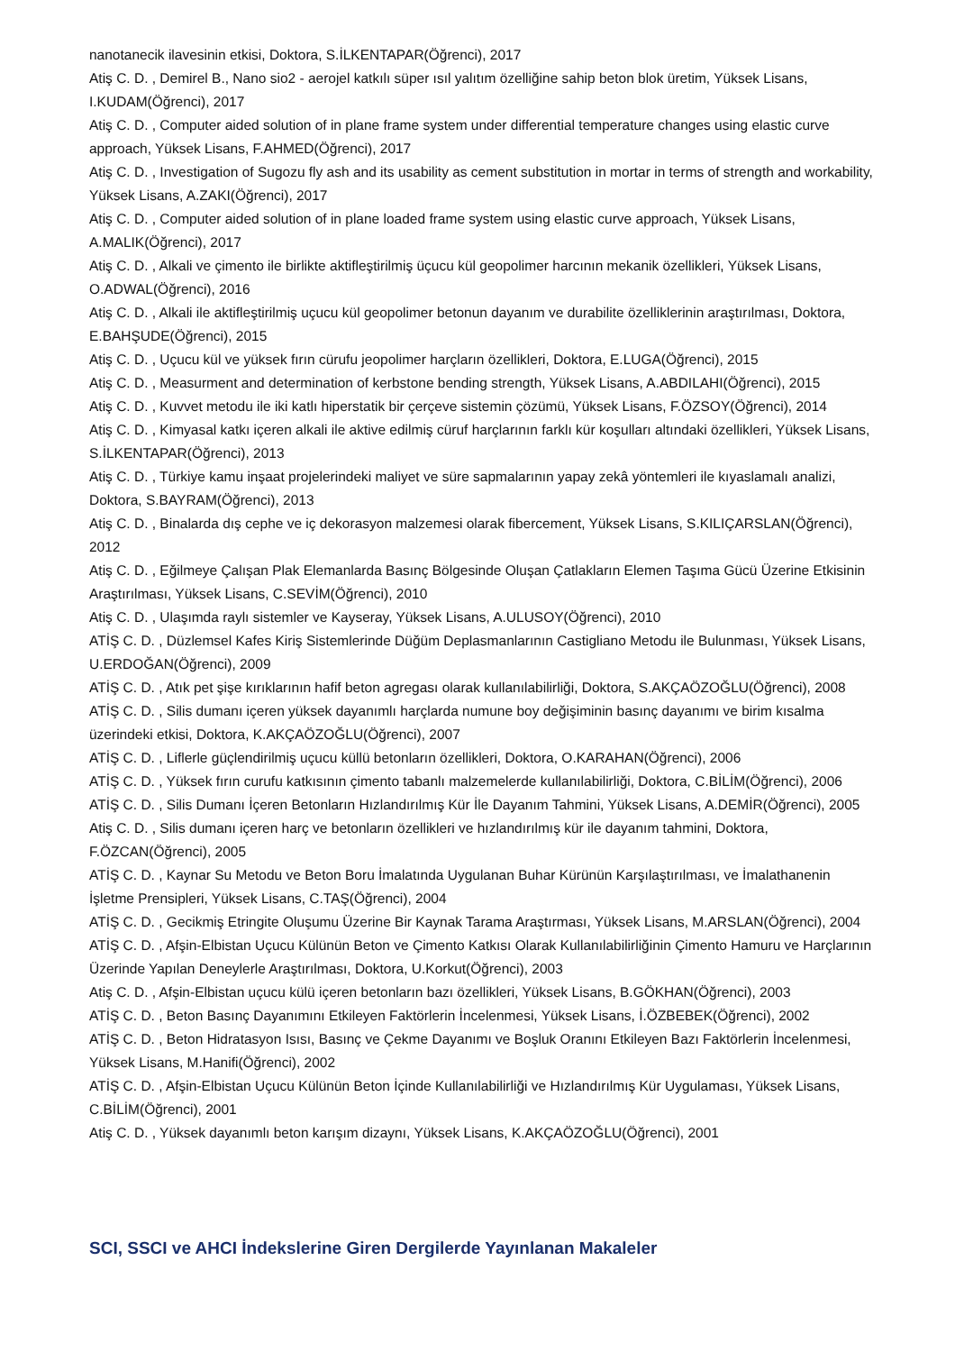nanotanecik ilavesinin etkisi, Doktora, S.İLKENTAPAR(Öğrenci), 2017
Atiş C. D. , Demirel B., Nano sio2 - aerojel katkılı süper ısıl yalıtım özelliğine sahip beton blok üretim, Yüksek Lisans, I.KUDAM(Öğrenci), 2017
Atiş C. D. , Computer aided solution of in plane frame system under differential temperature changes using elastic curve approach, Yüksek Lisans, F.AHMED(Öğrenci), 2017
Atiş C. D. , Investigation of Sugozu fly ash and its usability as cement substitution in mortar in terms of strength and workability, Yüksek Lisans, A.ZAKI(Öğrenci), 2017
Atiş C. D. , Computer aided solution of in plane loaded frame system using elastic curve approach, Yüksek Lisans, A.MALIK(Öğrenci), 2017
Atiş C. D. , Alkali ve çimento ile birlikte aktifleştirilmiş üçucu kül geopolimer harcının mekanik özellikleri, Yüksek Lisans, O.ADWAL(Öğrenci), 2016
Atiş C. D. , Alkali ile aktifleştirilmiş uçucu kül geopolimer betonun dayanım ve durabilite özelliklerinin araştırılması, Doktora, E.BAHŞUDE(Öğrenci), 2015
Atiş C. D. , Uçucu kül ve yüksek fırın cürufu jeopolimer harçların özellikleri, Doktora, E.LUGA(Öğrenci), 2015
Atiş C. D. , Measurment and determination of kerbstone bending strength, Yüksek Lisans, A.ABDILAHI(Öğrenci), 2015
Atiş C. D. , Kuvvet metodu ile iki katlı hiperstatik bir çerçeve sistemin çözümü, Yüksek Lisans, F.ÖZSOY(Öğrenci), 2014
Atiş C. D. , Kimyasal katkı içeren alkali ile aktive edilmiş cüruf harçlarının farklı kür koşulları altındaki özellikleri, Yüksek Lisans, S.İLKENTAPAR(Öğrenci), 2013
Atiş C. D. , Türkiye kamu inşaat projelerindeki maliyet ve süre sapmalarının yapay zekâ yöntemleri ile kıyaslamalı analizi, Doktora, S.BAYRAM(Öğrenci), 2013
Atiş C. D. , Binalarda dış cephe ve iç dekorasyon malzemesi olarak fibercement, Yüksek Lisans, S.KILIÇARSLAN(Öğrenci), 2012
Atiş C. D. , Eğilmeye Çalışan Plak Elemanlarda Basınç Bölgesinde Oluşan Çatlakların Elemen Taşıma Gücü Üzerine Etkisinin Araştırılması, Yüksek Lisans, C.SEVİM(Öğrenci), 2010
Atiş C. D. , Ulaşımda raylı sistemler ve Kayseray, Yüksek Lisans, A.ULUSOY(Öğrenci), 2010
ATİŞ C. D. , Düzlemsel Kafes Kiriş Sistemlerinde Düğüm Deplasmanlarının Castigliano Metodu ile Bulunması, Yüksek Lisans, U.ERDOĞAN(Öğrenci), 2009
ATİŞ C. D. , Atık pet şişe kırıklarının hafif beton agregası olarak kullanılabilirliği, Doktora, S.AKÇAÖZOĞLU(Öğrenci), 2008
ATİŞ C. D. , Silis dumanı içeren yüksek dayanımlı harçlarda numune boy değişiminin basınç dayanımı ve birim kısalma üzerindeki etkisi, Doktora, K.AKÇAÖZOĞLU(Öğrenci), 2007
ATİŞ C. D. , Liflerle güçlendirilmiş uçucu küllü betonların özellikleri, Doktora, O.KARAHAN(Öğrenci), 2006
ATİŞ C. D. , Yüksek fırın curufu katkısının çimento tabanlı malzemelerde kullanılabilirliği, Doktora, C.BİLİM(Öğrenci), 2006
ATİŞ C. D. , Silis Dumanı İçeren Betonların Hızlandırılmış Kür İle Dayanım Tahmini, Yüksek Lisans, A.DEMİR(Öğrenci), 2005
Atiş C. D. , Silis dumanı içeren harç ve betonların özellikleri ve hızlandırılmış kür ile dayanım tahmini, Doktora, F.ÖZCAN(Öğrenci), 2005
ATİŞ C. D. , Kaynar Su Metodu ve Beton Boru İmalatında Uygulanan Buhar Kürünün Karşılaştırılması, ve İmalathanenin İşletme Prensipleri, Yüksek Lisans, C.TAŞ(Öğrenci), 2004
ATİŞ C. D. , Gecikmiş Etringite Oluşumu Üzerine Bir Kaynak Tarama Araştırması, Yüksek Lisans, M.ARSLAN(Öğrenci), 2004
ATİŞ C. D. , Afşin-Elbistan Uçucu Külünün Beton ve Çimento Katkısı Olarak Kullanılabilirliğinin Çimento Hamuru ve Harçlarının Üzerinde Yapılan Deneylerle Araştırılması, Doktora, U.Korkut(Öğrenci), 2003
Atiş C. D. , Afşin-Elbistan uçucu külü içeren betonların bazı özellikleri, Yüksek Lisans, B.GÖKHAN(Öğrenci), 2003
ATİŞ C. D. , Beton Basınç Dayanımını Etkileyen Faktörlerin İncelenmesi, Yüksek Lisans, İ.ÖZBEBEK(Öğrenci), 2002
ATİŞ C. D. , Beton Hidratasyon Isısı, Basınç ve Çekme Dayanımı ve Boşluk Oranını Etkileyen Bazı Faktörlerin İncelenmesi, Yüksek Lisans, M.Hanifi(Öğrenci), 2002
ATİŞ C. D. , Afşin-Elbistan Uçucu Külünün Beton İçinde Kullanılabilirliği ve Hızlandırılmış Kür Uygulaması, Yüksek Lisans, C.BİLİM(Öğrenci), 2001
Atiş C. D. , Yüksek dayanımlı beton karışım dizaynı, Yüksek Lisans, K.AKÇAÖZOĞLU(Öğrenci), 2001
SCI, SSCI ve AHCI İndekslerine Giren Dergilerde Yayınlanan Makaleler